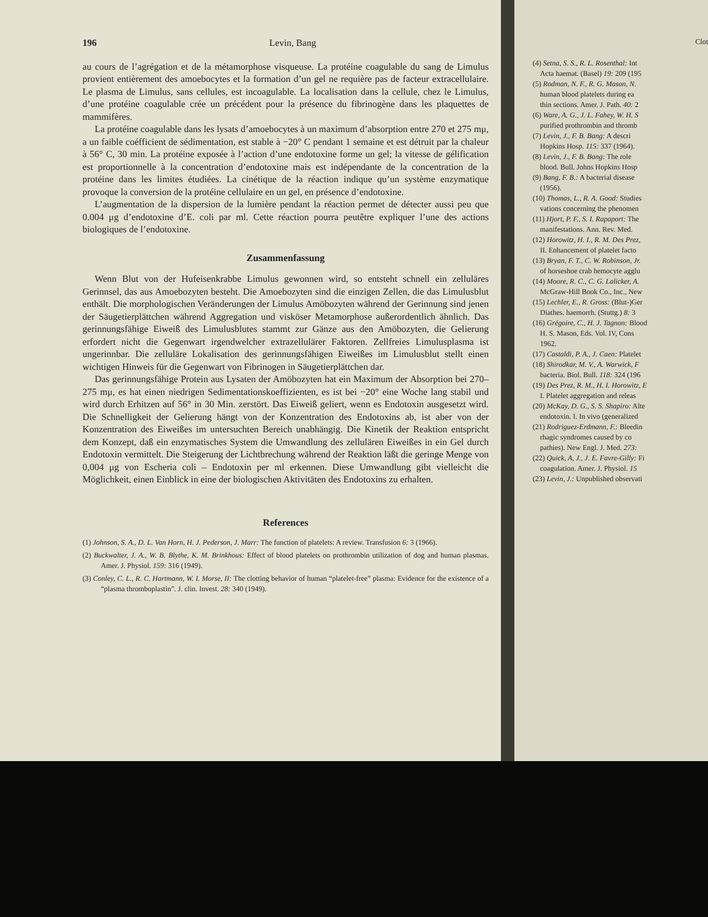196 Levin, Bang
au cours de l’agrégation et de la métamorphose visqueuse. La protéine coagulable du sang de Limulus provient entièrement des amoebocytes et la formation d’un gel ne requière pas de facteur extracellulaire. Le plasma de Limulus, sans cellules, est incoagulable. La localisation dans la cellule, chez le Limulus, d’une protéine coagulable crée un précédent pour la présence du fibrinogène dans les plaquettes de mammifères.
La protéine coagulable dans les lysats d’amoebocytes à un maximum d’absorption entre 270 et 275 mμ, a un faible coéfficient de sédimentation, est stable à −20° C pendant 1 semaine et est détruit par la chaleur à 56° C, 30 min. La protéine exposée à l’action d’une endotoxine forme un gel; la vitesse de gélification est proportionnelle à la concentration d’endotoxine mais est indépendante de la concentration de la protéine dans les limites étudiées. La cinétique de la réaction indique qu’un système enzymatique provoque la conversion de la protéine cellulaire en un gel, en présence d’endotoxine.
L’augmentation de la dispersion de la lumière pendant la réaction permet de détecter aussi peu que 0.004 μg d’endotoxine d’E. coli par ml. Cette réaction pourra peutêtre expliquer l’une des actions biologiques de l’endotoxine.
Zusammenfassung
Wenn Blut von der Hufeisenkrabbe Limulus gewonnen wird, so entsteht schnell ein zelluläres Gerinnsel, das aus Amoebozyten besteht. Die Amoebozyten sind die einzigen Zellen, die das Limulusblut enthält. Die morphologischen Veränderungen der Limulus Amöbozyten während der Gerinnung sind jenen der Säugetierplättchen während Aggregation und visköser Metamorphose außerordentlich ähnlich. Das gerinnungsfähige Eiweiß des Limulusblutes stammt zur Gänze aus den Amöbozyten, die Gelierung erfordert nicht die Gegenwart irgendwelcher extrazellulärer Faktoren. Zellfreies Limulusplasma ist ungerinnbar. Die zelluläre Lokalisation des gerinnungsfähigen Eiweißes im Limulusblut stellt einen wichtigen Hinweis für die Gegenwart von Fibrinogen in Säugetierplättchen dar.
Das gerinnungsfähige Protein aus Lysaten der Amöbozyten hat ein Maximum der Absorption bei 270–275 mμ, es hat einen niedrigen Sedimentationskoeffizienten, es ist bei −20° eine Woche lang stabil und wird durch Erhitzen auf 56° in 30 Min. zerstört. Das Eiweiß geliert, wenn es Endotoxin ausgesetzt wird. Die Schnelligkeit der Gelierung hängt von der Konzentration des Endotoxins ab, ist aber von der Konzentration des Eiweißes im untersuchten Bereich unabhängig. Die Kinetik der Reaktion entspricht dem Konzept, daß ein enzymatisches System die Umwandlung des zellulären Eiweißes in ein Gel durch Endotoxin vermittelt. Die Steigerung der Lichtbrechung während der Reaktion läßt die geringe Menge von 0,004 μg von Escheria coli – Endotoxin per ml erkennen. Diese Umwandlung gibt vielleicht die Möglichkeit, einen Einblick in eine der biologischen Aktivitäten des Endotoxins zu erhalten.
References
(1) Johnson, S. A., D. L. Van Horn, H. J. Pederson, J. Marr: The function of platelets: A review. Transfusion 6: 3 (1966).
(2) Buckwalter, J. A., W. B. Blythe, K. M. Brinkhous: Effect of blood platelets on prothrombin utilization of dog and human plasmas. Amer. J. Physiol. 159: 316 (1949).
(3) Conley, C. L., R. C. Hartmann, W. I. Morse, II: The clotting behavior of human “platelet-free” plasma: Evidence for the existence of a “plasma thromboplastin”. J. clin. Invest. 28: 340 (1949).
Clot
(4) Setna, S. S., R. L. Rosenthal: Int
Acta haemat. (Basel) 19: 209 (195
(5) Rodman, N. F., R. G. Mason, N.
human blood platelets during ea
thin sections. Amer. J. Path. 40: 2
(6) Ware, A. G., J. L. Fahey, W. H. S
purified prothrombin and thromb
(7) Levin, J., F. B. Bang: A descri
Hopkins Hosp. 115: 337 (1964).
(8) Levin, J., F. B. Bang: The role
blood. Bull. Johns Hopkins Hosp
(9) Bang, F. B.: A bacterial disease
(1956).
(10) Thomas, L., R. A. Good: Studies
vations concerning the phenomen
(11) Hjort, P. F., S. I. Rapaport: The
manifestations. Ann. Rev. Med.
(12) Horowitz, H. I., R. M. Des Prez,
II. Enhancement of platelet facto
(13) Bryan, F. T., C. W. Robinson, Jr.
of horseshoe crab hemocyte agglu
(14) Moore, R. C., C. G. Lalicker, A.
McGraw-Hill Book Co., Inc., New
(15) Lechler, E., R. Gross: (Blut-)Ger
Diathes. haemorrh. (Stuttg.) 8: 3
(16) Grégoire, C., H. J. Tagnon: Blood
H. S. Mason, Eds. Vol. IV, Cons
1962.
(17) Castaldi, P. A., J. Caen: Platelet
(18) Shirodkar, M. V., A. Warwick, F
bacteria. Biol. Bull. 118: 324 (196
(19) Des Prez, R. M., H. I. Horowitz, E
I. Platelet aggregation and releas
(20) McKay, D. G., S. S. Shapiro: Alte
endotoxin. I. In vivo (generalized
(21) Rodriguez-Erdmann, F.: Bleedin
rhagic syndromes caused by co
pathies). New Engl. J. Med. 273:
(22) Quick, A, J., J. E. Favre-Gilly: Fi
coagulation. Amer. J. Physiol. 15
(23) Levin, J.: Unpublished observati